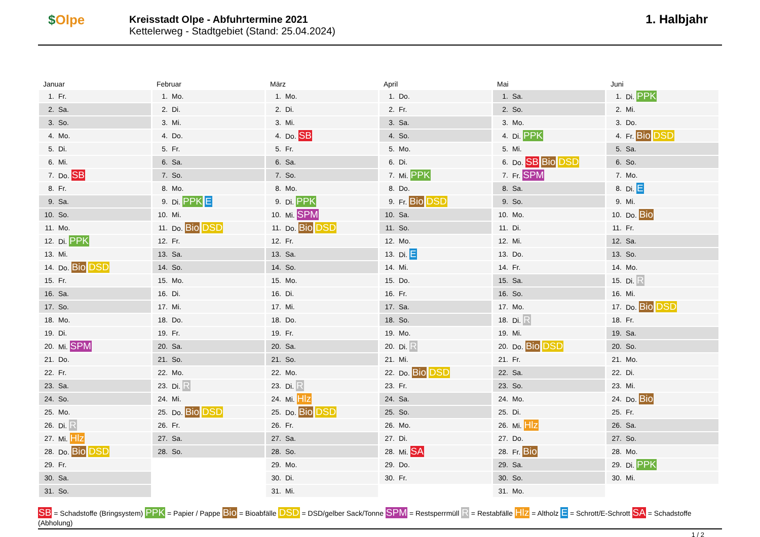$Olpe
Kreisstadt Olpe - Abfuhrtermine 2021
Kettelerweg - Stadtgebiet (Stand: 25.04.2024)
1. Halbjahr
Januar
| 1. | Fr. |
| 2. | Sa. |
| 3. | So. |
| 4. | Mo. |
| 5. | Di. |
| 6. | Mi. |
| 7. | Do. SB |
| 8. | Fr. |
| 9. | Sa. |
| 10. | So. |
| 11. | Mo. |
| 12. | Di. PPK |
| 13. | Mi. |
| 14. | Do. Bio DSD |
| 15. | Fr. |
| 16. | Sa. |
| 17. | So. |
| 18. | Mo. |
| 19. | Di. |
| 20. | Mi. SPM |
| 21. | Do. |
| 22. | Fr. |
| 23. | Sa. |
| 24. | So. |
| 25. | Mo. |
| 26. | Di. R |
| 27. | Mi. Hlz |
| 28. | Do. Bio DSD |
| 29. | Fr. |
| 30. | Sa. |
| 31. | So. |
Februar
| 1. | Mo. |
| 2. | Di. |
| 3. | Mi. |
| 4. | Do. |
| 5. | Fr. |
| 6. | Sa. |
| 7. | So. |
| 8. | Mo. |
| 9. | Di. PPK E |
| 10. | Mi. |
| 11. | Do. Bio DSD |
| 12. | Fr. |
| 13. | Sa. |
| 14. | So. |
| 15. | Mo. |
| 16. | Di. |
| 17. | Mi. |
| 18. | Do. |
| 19. | Fr. |
| 20. | Sa. |
| 21. | So. |
| 22. | Mo. |
| 23. | Di. R |
| 24. | Mi. |
| 25. | Do. Bio DSD |
| 26. | Fr. |
| 27. | Sa. |
| 28. | So. |
März
| 1. | Mo. |
| 2. | Di. |
| 3. | Mi. |
| 4. | Do. SB |
| 5. | Fr. |
| 6. | Sa. |
| 7. | So. |
| 8. | Mo. |
| 9. | Di. PPK |
| 10. | Mi. SPM |
| 11. | Do. Bio DSD |
| 12. | Fr. |
| 13. | Sa. |
| 14. | So. |
| 15. | Mo. |
| 16. | Di. |
| 17. | Mi. |
| 18. | Do. |
| 19. | Fr. |
| 20. | Sa. |
| 21. | So. |
| 22. | Mo. |
| 23. | Di. R |
| 24. | Mi. Hlz |
| 25. | Do. Bio DSD |
| 26. | Fr. |
| 27. | Sa. |
| 28. | So. |
| 29. | Mo. |
| 30. | Di. |
| 31. | Mi. |
April
| 1. | Do. |
| 2. | Fr. |
| 3. | Sa. |
| 4. | So. |
| 5. | Mo. |
| 6. | Di. |
| 7. | Mi. PPK |
| 8. | Do. |
| 9. | Fr. Bio DSD |
| 10. | Sa. |
| 11. | So. |
| 12. | Mo. |
| 13. | Di. E |
| 14. | Mi. |
| 15. | Do. |
| 16. | Fr. |
| 17. | Sa. |
| 18. | So. |
| 19. | Mo. |
| 20. | Di. R |
| 21. | Mi. |
| 22. | Do. Bio DSD |
| 23. | Fr. |
| 24. | Sa. |
| 25. | So. |
| 26. | Mo. |
| 27. | Di. |
| 28. | Mi. SA |
| 29. | Do. |
| 30. | Fr. |
Mai
| 1. | Sa. |
| 2. | So. |
| 3. | Mo. |
| 4. | Di. PPK |
| 5. | Mi. |
| 6. | Do. SB Bio DSD |
| 7. | Fr. SPM |
| 8. | Sa. |
| 9. | So. |
| 10. | Mo. |
| 11. | Di. |
| 12. | Mi. |
| 13. | Do. |
| 14. | Fr. |
| 15. | Sa. |
| 16. | So. |
| 17. | Mo. |
| 18. | Di. R |
| 19. | Mi. |
| 20. | Do. Bio DSD |
| 21. | Fr. |
| 22. | Sa. |
| 23. | So. |
| 24. | Mo. |
| 25. | Di. |
| 26. | Mi. Hlz |
| 27. | Do. |
| 28. | Fr. Bio |
| 29. | Sa. |
| 30. | So. |
| 31. | Mo. |
Juni
| 1. | Di. PPK |
| 2. | Mi. |
| 3. | Do. |
| 4. | Fr. Bio DSD |
| 5. | Sa. |
| 6. | So. |
| 7. | Mo. |
| 8. | Di. E |
| 9. | Mi. |
| 10. | Do. Bio |
| 11. | Fr. |
| 12. | Sa. |
| 13. | So. |
| 14. | Mo. |
| 15. | Di. R |
| 16. | Mi. |
| 17. | Do. Bio DSD |
| 18. | Fr. |
| 19. | Sa. |
| 20. | So. |
| 21. | Mo. |
| 22. | Di. |
| 23. | Mi. |
| 24. | Do. Bio |
| 25. | Fr. |
| 26. | Sa. |
| 27. | So. |
| 28. | Mo. |
| 29. | Di. PPK |
| 30. | Mi. |
SB = Schadstoffe (Bringsystem) PPK = Papier / Pappe Bio = Bioabfälle DSD = DSD/gelber Sack/Tonne SPM = Restsperrmüll R = Restabfälle Hlz = Altholz E = Schrott/E-Schrott SA = Schadstoffe (Abholung)
1 / 2